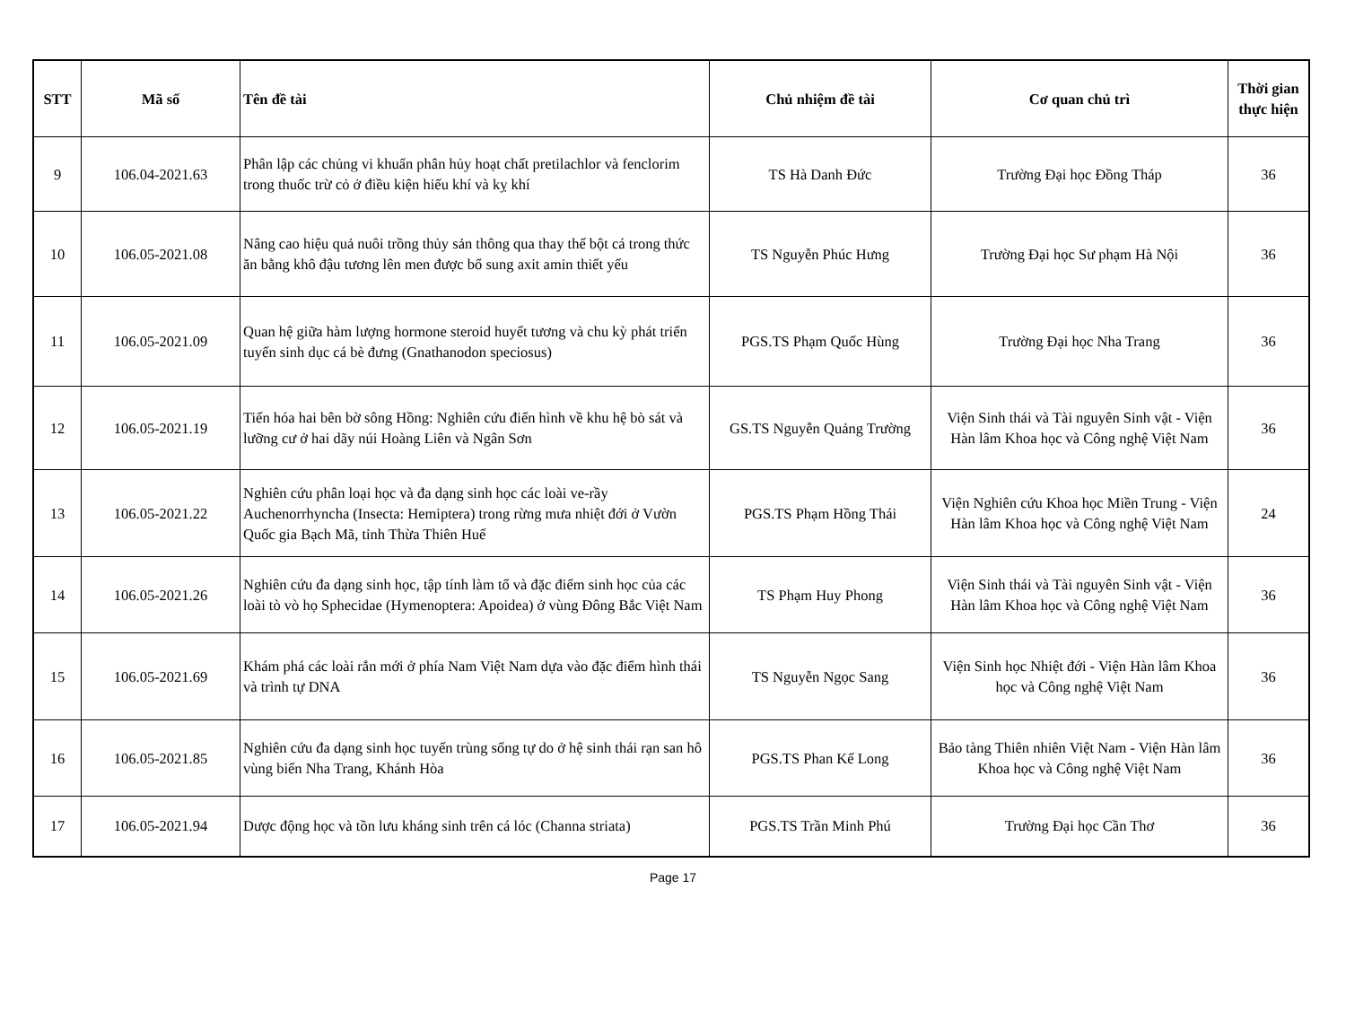| STT | Mã số | Tên đề tài | Chủ nhiệm đề tài | Cơ quan chủ trì | Thời gian thực hiện |
| --- | --- | --- | --- | --- | --- |
| 9 | 106.04-2021.63 | Phân lập các chủng vi khuẩn phân hủy hoạt chất pretilachlor và fenclorim trong thuốc trừ cỏ ở điều kiện hiếu khí và kỵ khí | TS Hà Danh Đức | Trường Đại học Đồng Tháp | 36 |
| 10 | 106.05-2021.08 | Nâng cao hiệu quả nuôi trồng thủy sản thông qua thay thế bột cá trong thức ăn bằng khô đậu tương lên men được bổ sung axit amin thiết yếu | TS Nguyễn Phúc Hưng | Trường Đại học Sư phạm Hà Nội | 36 |
| 11 | 106.05-2021.09 | Quan hệ giữa hàm lượng hormone steroid huyết tương và chu kỳ phát triển tuyến sinh dục cá bè đưng (Gnathanodon speciosus) | PGS.TS Phạm Quốc Hùng | Trường Đại học Nha Trang | 36 |
| 12 | 106.05-2021.19 | Tiến hóa hai bên bờ sông Hồng: Nghiên cứu điển hình về khu hệ bò sát và lưỡng cư ở hai dãy núi Hoàng Liên và Ngân Sơn | GS.TS Nguyễn Quảng Trường | Viện Sinh thái và Tài nguyên Sinh vật - Viện Hàn lâm Khoa học và Công nghệ Việt Nam | 36 |
| 13 | 106.05-2021.22 | Nghiên cứu phân loại học và đa dạng sinh học các loài ve-rầy Auchenorrhyncha (Insecta: Hemiptera) trong rừng mưa nhiệt đới ở Vườn Quốc gia Bạch Mã, tỉnh Thừa Thiên Huế | PGS.TS Phạm Hồng Thái | Viện Nghiên cứu Khoa học Miền Trung - Viện Hàn lâm Khoa học và Công nghệ Việt Nam | 24 |
| 14 | 106.05-2021.26 | Nghiên cứu đa dạng sinh học, tập tính làm tổ và đặc điểm sinh học của các loài tò vò họ Sphecidae (Hymenoptera: Apoidea) ở vùng Đông Bắc Việt Nam | TS Phạm Huy Phong | Viện Sinh thái và Tài nguyên Sinh vật - Viện Hàn lâm Khoa học và Công nghệ Việt Nam | 36 |
| 15 | 106.05-2021.69 | Khám phá các loài rắn mới ở phía Nam Việt Nam dựa vào đặc điểm hình thái và trình tự DNA | TS Nguyễn Ngọc Sang | Viện Sinh học Nhiệt đới - Viện Hàn lâm Khoa học và Công nghệ Việt Nam | 36 |
| 16 | 106.05-2021.85 | Nghiên cứu đa dạng sinh học tuyến trùng sống tự do ở hệ sinh thái rạn san hô vùng biển Nha Trang, Khánh Hòa | PGS.TS Phan Kế Long | Bảo tàng Thiên nhiên Việt Nam - Viện Hàn lâm Khoa học và Công nghệ Việt Nam | 36 |
| 17 | 106.05-2021.94 | Dược động học và tồn lưu kháng sinh trên cá lóc (Channa striata) | PGS.TS Trần Minh Phú | Trường Đại học Cần Thơ | 36 |
Page 17